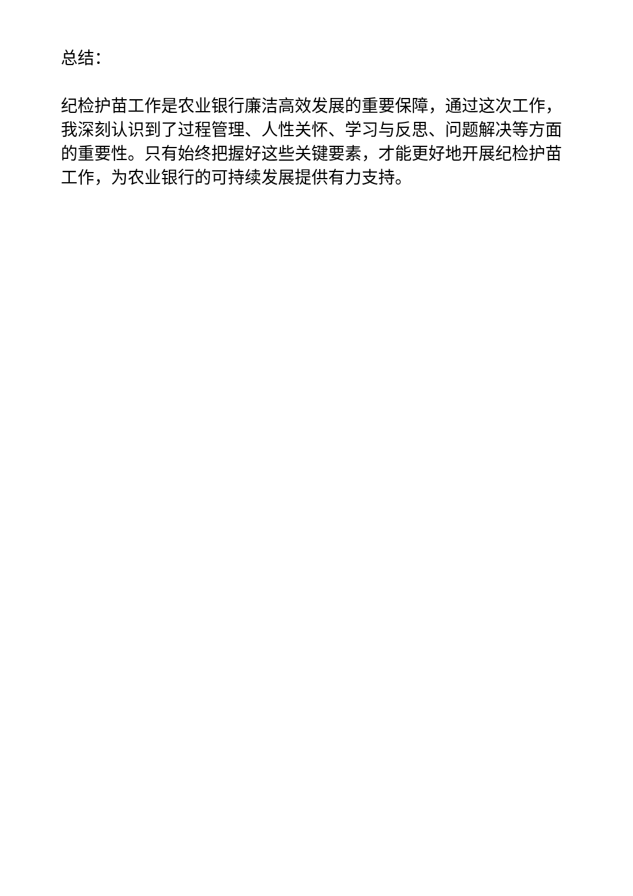总结：
纪检护苗工作是农业银行廉洁高效发展的重要保障，通过这次工作，我深刻认识到了过程管理、人性关怀、学习与反思、问题解决等方面的重要性。只有始终把握好这些关键要素，才能更好地开展纪检护苗工作，为农业银行的可持续发展提供有力支持。